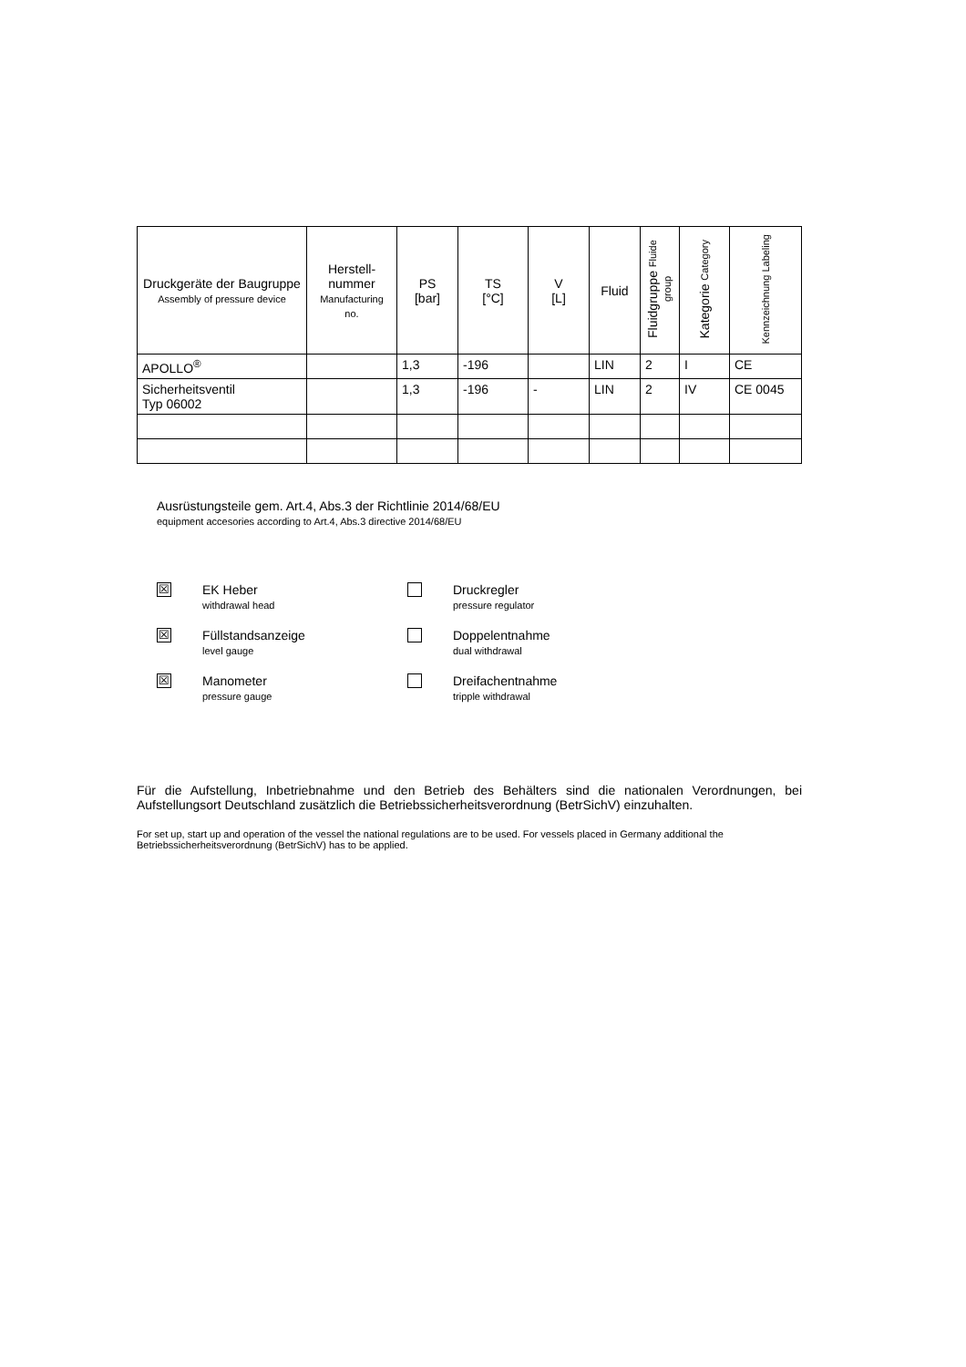| Druckgeräte der Baugruppe Assembly of pressure device | Herstell-nummer Manufacturing no. | PS [bar] | TS [°C] | V [L] | Fluid | Fluidgruppe Fluide group | Kategorie Category | Kennzeichnung Labeling |
| --- | --- | --- | --- | --- | --- | --- | --- | --- |
| APOLLO<sup>®</sup> | | 1,3 | -196 | | LIN | 2 | I | CE |
| Sicherheitsventil Typ 06002 | | 1,3 | -196 | - | LIN | 2 | IV | CE 0045 |
Ausrüstungsteile gem. Art.4, Abs.3 der Richtlinie 2014/68/EU
equipment accesories according to Art.4, Abs.3 directive 2014/68/EU
☒
EK Heber
withdrawal head
Druckregler
pressure regulator
☒
Füllstandsanzeige
level gauge
Doppelentnahme
dual withdrawal
☒
Manometer
pressure gauge
Dreifachentnahme
tripple withdrawal
Für die Aufstellung, Inbetriebnahme und den Betrieb des Behälters sind die nationalen Verordnungen, bei Aufstellungsort Deutschland zusätzlich die Betriebssicherheitsverordnung (BetrSichV) einzuhalten.
For set up, start up and operation of the vessel the national regulations are to be used. For vessels placed in Germany additional the Betriebssicherheitsverordnung (BetrSichV) has to be applied.